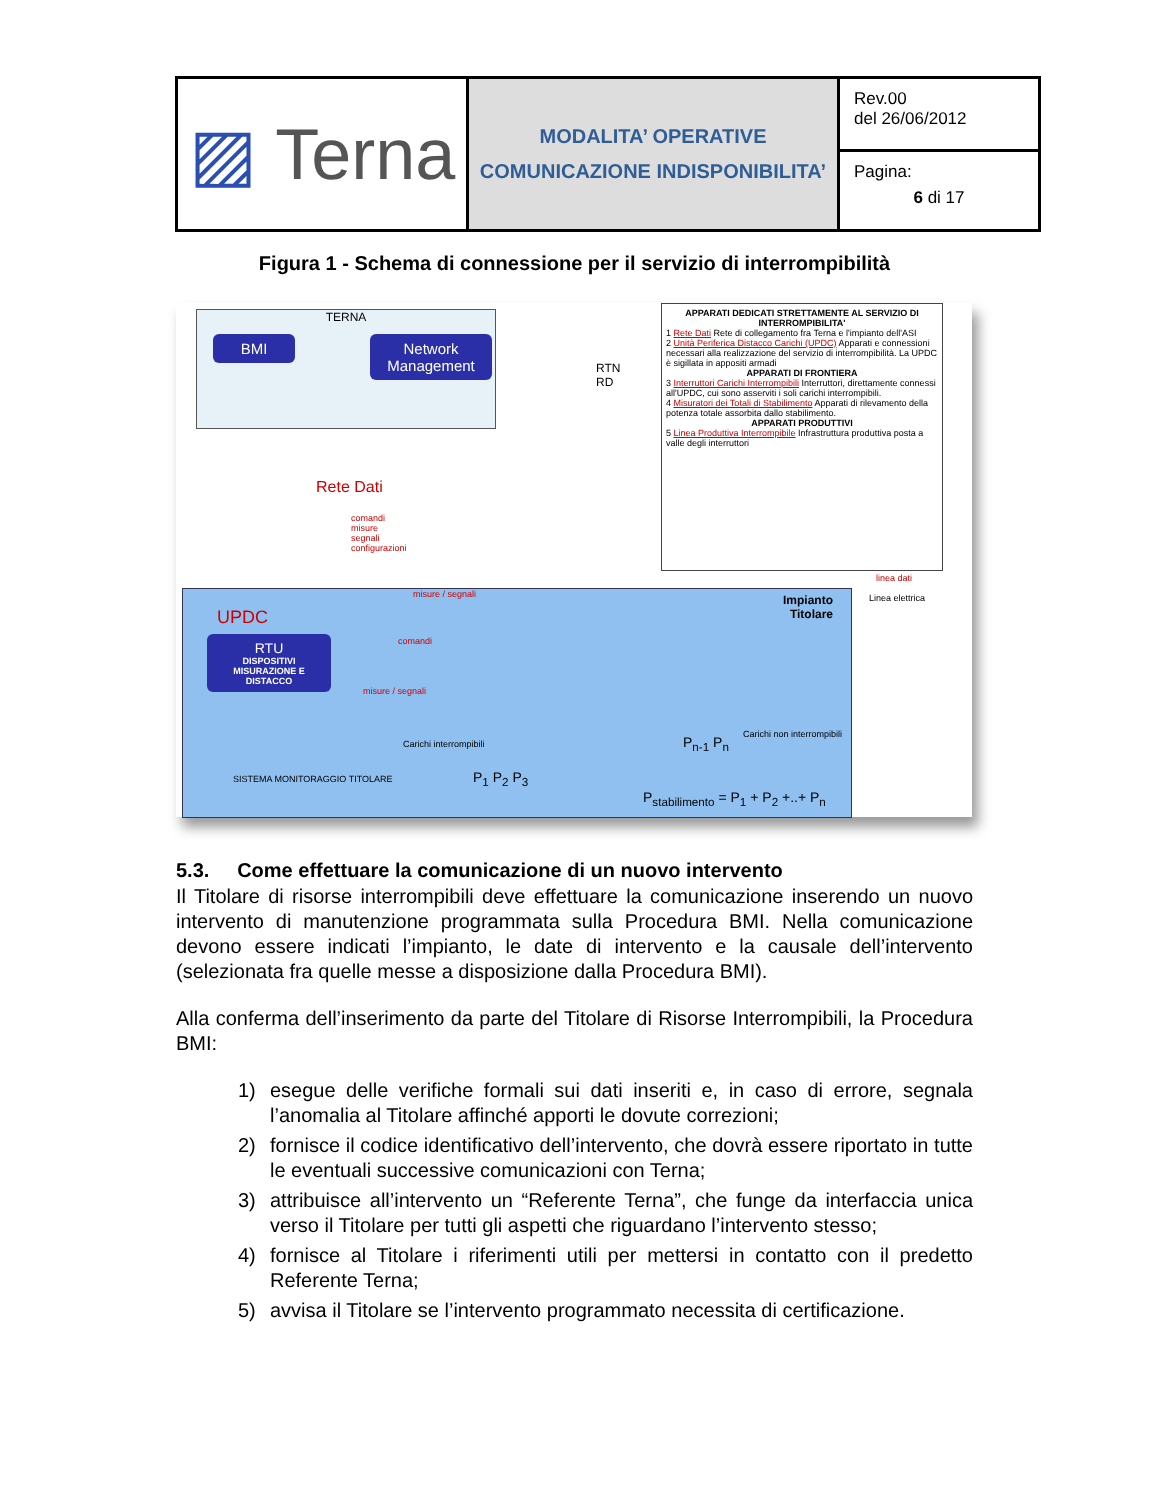| ▨ Terna | MODALITA’ OPERATIVE COMUNICAZIONE INDISPONIBILITA’ | Rev.00 del 26/06/2012 |
| | | Pagina: 6 di 17 |
Figura 1 - Schema di connessione per il servizio di interrompibilità
TERNA
BMI
Network Management
Rete Dati
comandi
misure
segnali
configurazioni
RTN
RD
APPARATI DEDICATI STRETTAMENTE AL SERVIZIO DI INTERROMPIBILITA'
1 Rete Dati Rete di collegamento fra Terna e l'impianto dell'ASI
2 Unità Periferica Distacco Carichi (UPDC) Apparati e connessioni necessari alla realizzazione del servizio di interrompibilità. La UPDC è sigillata in appositi armadi
APPARATI DI FRONTIERA
3 Interruttori Carichi Interrompibili Interruttori, direttamente connessi all'UPDC, cui sono asserviti i soli carichi interrompibili.
4 Misuratori dei Totali di Stabilimento Apparati di rilevamento della potenza totale assorbita dallo stabilimento.
APPARATI PRODUTTIVI
5 Linea Produttiva Interrompibile Infrastruttura produttiva posta a valle degli interruttori
linea dati
Linea elettrica
UPDC
RTU
DISPOSITIVI MISURAZIONE E DISTACCO
misure / segnali
comandi
misure / segnali
Impianto
Titolare
Carichi interrompibili
P<sub>1</sub> P<sub>2</sub> P<sub>3</sub>
P<sub>n-1</sub> P<sub>n</sub> Carichi non interrompibili
SISTEMA MONITORAGGIO TITOLARE
P<sub>stabilimento</sub> = P<sub>1</sub> + P<sub>2</sub> +..+ P<sub>n</sub>
5.3. Come effettuare la comunicazione di un nuovo intervento
Il Titolare di risorse interrompibili deve effettuare la comunicazione inserendo un nuovo intervento di manutenzione programmata sulla Procedura BMI. Nella comunicazione devono essere indicati l’impianto, le date di intervento e la causale dell’intervento (selezionata fra quelle messe a disposizione dalla Procedura BMI).
Alla conferma dell’inserimento da parte del Titolare di Risorse Interrompibili, la Procedura BMI:
1) esegue delle verifiche formali sui dati inseriti e, in caso di errore, segnala l’anomalia al Titolare affinché apporti le dovute correzioni;
2) fornisce il codice identificativo dell’intervento, che dovrà essere riportato in tutte le eventuali successive comunicazioni con Terna;
3) attribuisce all’intervento un “Referente Terna”, che funge da interfaccia unica verso il Titolare per tutti gli aspetti che riguardano l’intervento stesso;
4) fornisce al Titolare i riferimenti utili per mettersi in contatto con il predetto Referente Terna;
5) avvisa il Titolare se l’intervento programmato necessita di certificazione.